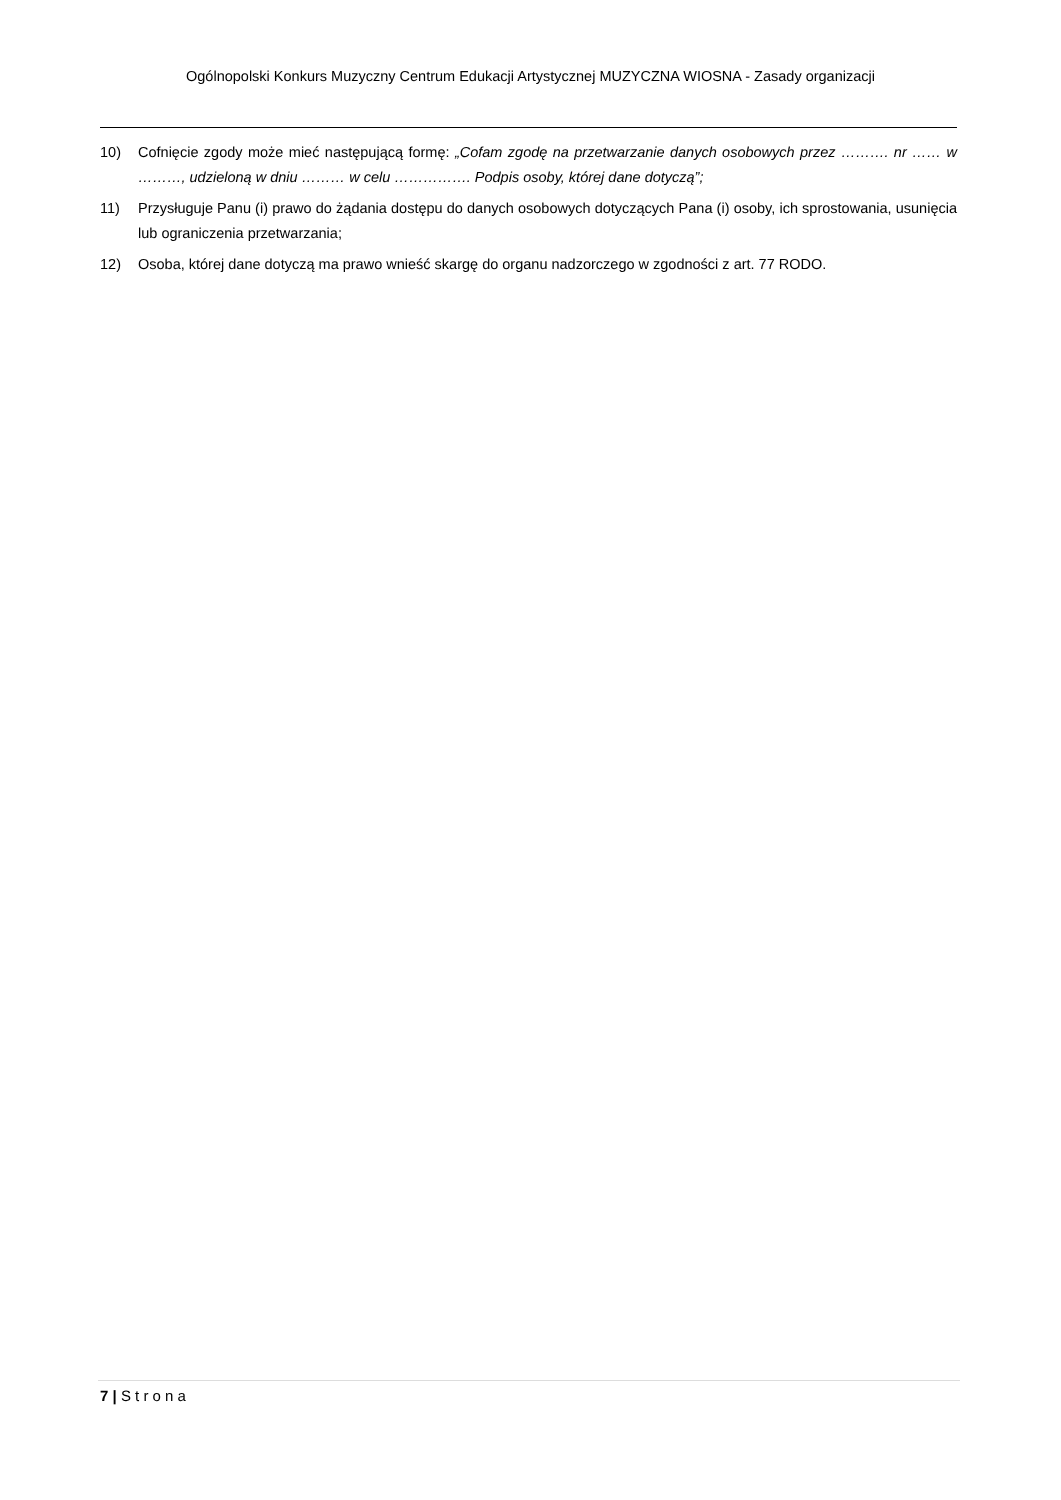Ogólnopolski Konkurs Muzyczny Centrum Edukacji Artystycznej MUZYCZNA WIOSNA - Zasady organizacji
10) Cofnięcie zgody może mieć następującą formę: „Cofam zgodę na przetwarzanie danych osobowych przez ………. nr …… w ………, udzieloną w dniu ……… w celu ……………. Podpis osoby, której dane dotyczą”;
11) Przysługuje Panu (i) prawo do żądania dostępu do danych osobowych dotyczących Pana (i) osoby, ich sprostowania, usunięcia lub ograniczenia przetwarzania;
12) Osoba, której dane dotyczą ma prawo wnieść skargę do organu nadzorczego w zgodności z art. 77 RODO.
7 | S t r o n a